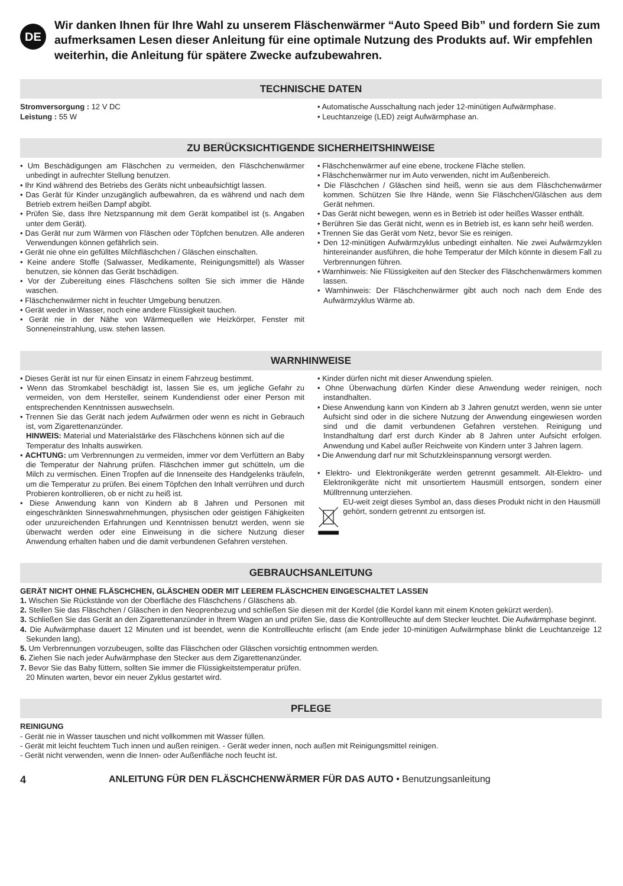DE
Wir danken Ihnen für Ihre Wahl zu unserem Fläschenwärmer “Auto Speed Bib” und fordern Sie zum aufmerksamen Lesen dieser Anleitung für eine optimale Nutzung des Produkts auf. Wir empfehlen weiterhin, die Anleitung für spätere Zwecke aufzubewahren.
TECHNISCHE DATEN
Stromversorgung : 12 V DC
Leistung : 55 W
• Automatische Ausschaltung nach jeder 12-minütigen Aufwärmphase.
• Leuchtanzeige (LED) zeigt Aufwärmphase an.
ZU BERÜCKSICHTIGENDE SICHERHEITSHINWEISE
• Um Beschädigungen am Fläschchen zu vermeiden, den Fläschchenwärmer unbedingt in aufrechter Stellung benutzen.
• Ihr Kind während des Betriebs des Geräts nicht unbeaufsichtigt lassen.
• Das Gerät für Kinder unzugänglich aufbewahren, da es während und nach dem Betrieb extrem heißen Dampf abgibt.
• Prüfen Sie, dass Ihre Netzspannung mit dem Gerät kompatibel ist (s. Angaben unter dem Gerät).
• Das Gerät nur zum Wärmen von Fläschen oder Töpfchen benutzen. Alle anderen Verwendungen können gefährlich sein.
• Gerät nie ohne ein gefülltes Milchfläschchen / Gläschen einschalten.
• Keine andere Stoffe (Salwasser, Medikamente, Reinigungsmittel) als Wasser benutzen, sie können das Gerät bschädigen.
• Vor der Zubereitung eines Fläschchens sollten Sie sich immer die Hände waschen.
• Fläschchenwärmer nicht in feuchter Umgebung benutzen.
• Gerät weder in Wasser, noch eine andere Flüssigkeit tauchen.
• Gerät nie in der Nähe von Wärmequellen wie Heizkörper, Fenster mit Sonneneinstrahlung, usw. stehen lassen.
• Fläschchenwärmer auf eine ebene, trockene Fläche stellen.
• Fläschchenwärmer nur im Auto verwenden, nicht im Außenbereich.
• Die Fläschchen / Gläschen sind heiß, wenn sie aus dem Fläschchenwärmer kommen. Schützen Sie Ihre Hände, wenn Sie Fläschchen/Gläschen aus dem Gerät nehmen.
• Das Gerät nicht bewegen, wenn es in Betrieb ist oder heißes Wasser enthält.
• Berühren Sie das Gerät nicht, wenn es in Betrieb ist, es kann sehr heiß werden.
• Trennen Sie das Gerät vom Netz, bevor Sie es reinigen.
• Den 12-minütigen Aufwärmzyklus unbedingt einhalten. Nie zwei Aufwärmzyklen hintereinander ausführen, die hohe Temperatur der Milch könnte in diesem Fall zu Verbrennungen führen.
• Warnhinweis: Nie Flüssigkeiten auf den Stecker des Fläschchenwärmers kommen lassen.
• Warnhinweis: Der Fläschchenwärmer gibt auch noch nach dem Ende des Aufwärmzyklus Wärme ab.
WARNHINWEISE
• Dieses Gerät ist nur für einen Einsatz in einem Fahrzeug bestimmt.
• Wenn das Stromkabel beschädigt ist, lassen Sie es, um jegliche Gefahr zu vermeiden, von dem Hersteller, seinem Kundendienst oder einer Person mit entsprechenden Kenntnissen auswechseln.
• Trennen Sie das Gerät nach jedem Aufwärmen oder wenn es nicht in Gebrauch ist, vom Zigarettenanzünder.
HINWEIS: Material und Materialstärke des Fläschchens können sich auf die Temperatur des Inhalts auswirken.
• ACHTUNG: um Verbrennungen zu vermeiden, immer vor dem Verfüttern an Baby die Temperatur der Nahrung prüfen. Fläschchen immer gut schütteln, um die Milch zu vermischen. Einen Tropfen auf die Innenseite des Handgelenks träufeln, um die Temperatur zu prüfen. Bei einem Töpfchen den Inhalt verrühren und durch Probieren kontrollieren, ob er nicht zu heiß ist.
• Diese Anwendung kann von Kindern ab 8 Jahren und Personen mit eingeschränkten Sinneswahrnehmungen, physischen oder geistigen Fähigkeiten oder unzureichenden Erfahrungen und Kenntnissen benutzt werden, wenn sie überwacht werden oder eine Einweisung in die sichere Nutzung dieser Anwendung erhalten haben und die damit verbundenen Gefahren verstehen.
• Kinder dürfen nicht mit dieser Anwendung spielen.
• Ohne Überwachung dürfen Kinder diese Anwendung weder reinigen, noch instandhalten.
• Diese Anwendung kann von Kindern ab 3 Jahren genutzt werden, wenn sie unter Aufsicht sind oder in die sichere Nutzung der Anwendung eingewiesen worden sind und die damit verbundenen Gefahren verstehen. Reinigung und Instandhaltung darf erst durch Kinder ab 8 Jahren unter Aufsicht erfolgen. Anwendung und Kabel außer Reichweite von Kindern unter 3 Jahren lagern.
• Die Anwendung darf nur mit Schutzkleinspannung versorgt werden.
• Elektro- und Elektronikgeräte werden getrennt gesammelt. Alt-Elektro- und Elektronikgeräte nicht mit unsortiertem Hausmüll entsorgen, sondern einer Mülltrennung unterziehen.
EU-weit zeigt dieses Symbol an, dass dieses Produkt nicht in den Hausmüll gehört, sondern getrennt zu entsorgen ist.
GEBRAUCHSANLEITUNG
GERÄT NICHT OHNE FLÄSCHCHEN, GLÄSCHEN ODER MIT LEEREM FLÄSCHCHEN EINGESCHALTET LASSEN
1. Wischen Sie Rückstände von der Oberfläche des Fläschchens / Gläschens ab.
2. Stellen Sie das Fläschchen / Gläschen in den Neoprenbezug und schließen Sie diesen mit der Kordel (die Kordel kann mit einem Knoten gekürzt werden).
3. Schließen Sie das Gerät an den Zigarettenanzünder in Ihrem Wagen an und prüfen Sie, dass die Kontrollleuchte auf dem Stecker leuchtet. Die Aufwärmphase beginnt.
4. Die Aufwärmphase dauert 12 Minuten und ist beendet, wenn die Kontrollleuchte erlischt (am Ende jeder 10-minütigen Aufwärmphase blinkt die Leuchtanzeige 12 Sekunden lang).
5. Um Verbrennungen vorzubeugen, sollte das Fläschchen oder Gläschen vorsichtig entnommen werden.
6. Ziehen Sie nach jeder Aufwärmphase den Stecker aus dem Zigarettenanzünder.
7. Bevor Sie das Baby füttern, sollten Sie immer die Flüssigkeitstemperatur prüfen.
20 Minuten warten, bevor ein neuer Zyklus gestartet wird.
PFLEGE
REINIGUNG
- Gerät nie in Wasser tauschen und nicht vollkommen mit Wasser füllen.
- Gerät mit leicht feuchtem Tuch innen und außen reinigen. - Gerät weder innen, noch außen mit Reinigungsmittel reinigen.
- Gerät nicht verwenden, wenn die Innen- oder Außenfläche noch feucht ist.
4 ANLEITUNG FÜR DEN FLÄSCHCHENWÄRMER FÜR DAS AUTO • Benutzungsanleitung